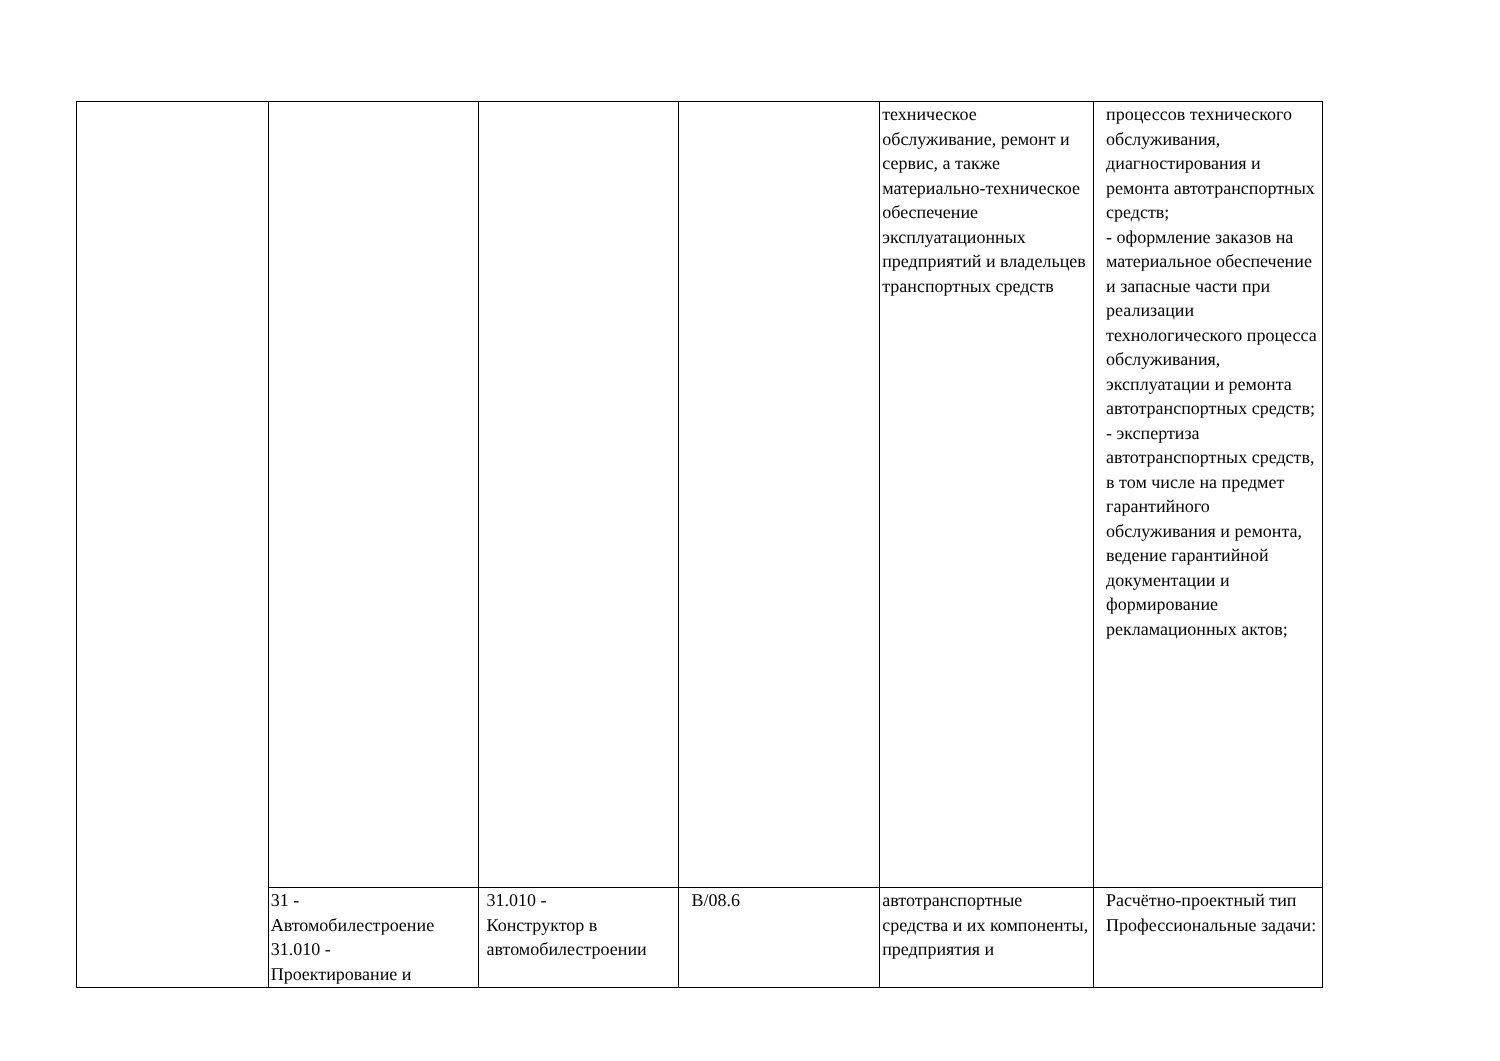| | | | | техническое обслуживание, ремонт и сервис, а также материально-техническое обеспечение эксплуатационных предприятий и владельцев транспортных средств | процессов технического обслуживания, диагностирования и ремонта автотранспортных средств; - оформление заказов на материальное обеспечение и запасные части при реализации технологического процесса обслуживания, эксплуатации и ремонта автотранспортных средств; - экспертиза автотранспортных средств, в том числе на предмет гарантийного обслуживания и ремонта, ведение гарантийной документации и формирование рекламационных актов; |
| | 31 - Автомобилестроение 31.010 - Проектирование и | 31.010 - Конструктор в автомобилестроении | В/08.6 | автотранспортные средства и их компоненты, предприятия и | Расчётно-проектный тип Профессиональные задачи: |